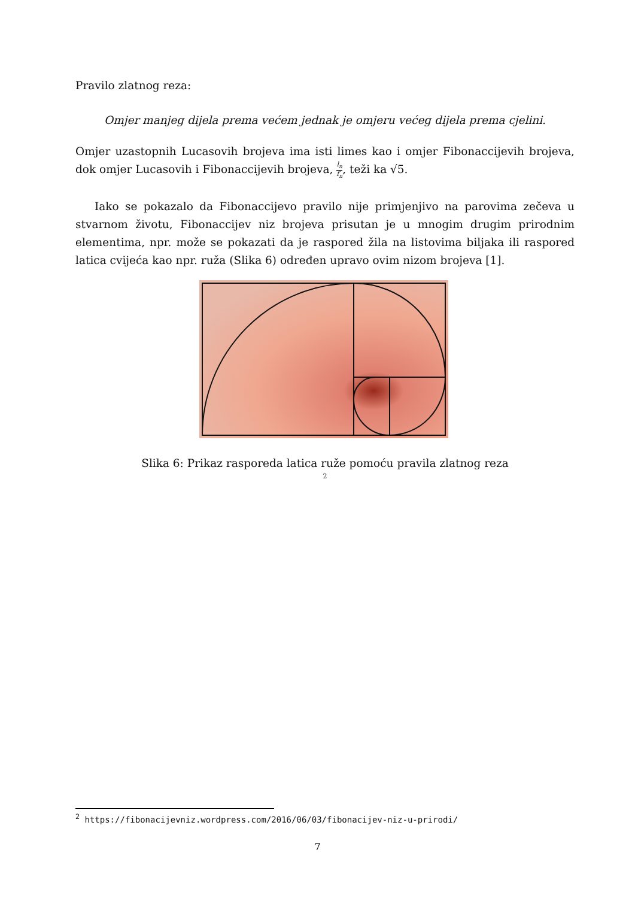Pravilo zlatnog reza:
Omjer manjeg dijela prema većem jednak je omjeru većeg dijela prema cjelini.
Omjer uzastopnih Lucasovih brojeva ima isti limes kao i omjer Fibonaccijevih brojeva, dok omjer Lucasovih i Fibonaccijevih brojeva, l<sub>n</sub> f<sub>n</sub>, teži ka √5.
Iako se pokazalo da Fibonaccijevo pravilo nije primjenjivo na parovima zečeva u stvarnom životu, Fibonaccijev niz brojeva prisutan je u mnogim drugim prirodnim elementima, npr. može se pokazati da je raspored žila na listovima biljaka ili raspored latica cvijeća kao npr. ruža (Slika 6) određen upravo ovim nizom brojeva [1].
Slika 6: Prikaz rasporeda latica ruže pomoću pravila zlatnog reza
<sup>2</sup>
<sup>2</sup> https://fibonacijevniz.wordpress.com/2016/06/03/fibonacijev-niz-u-prirodi/
7